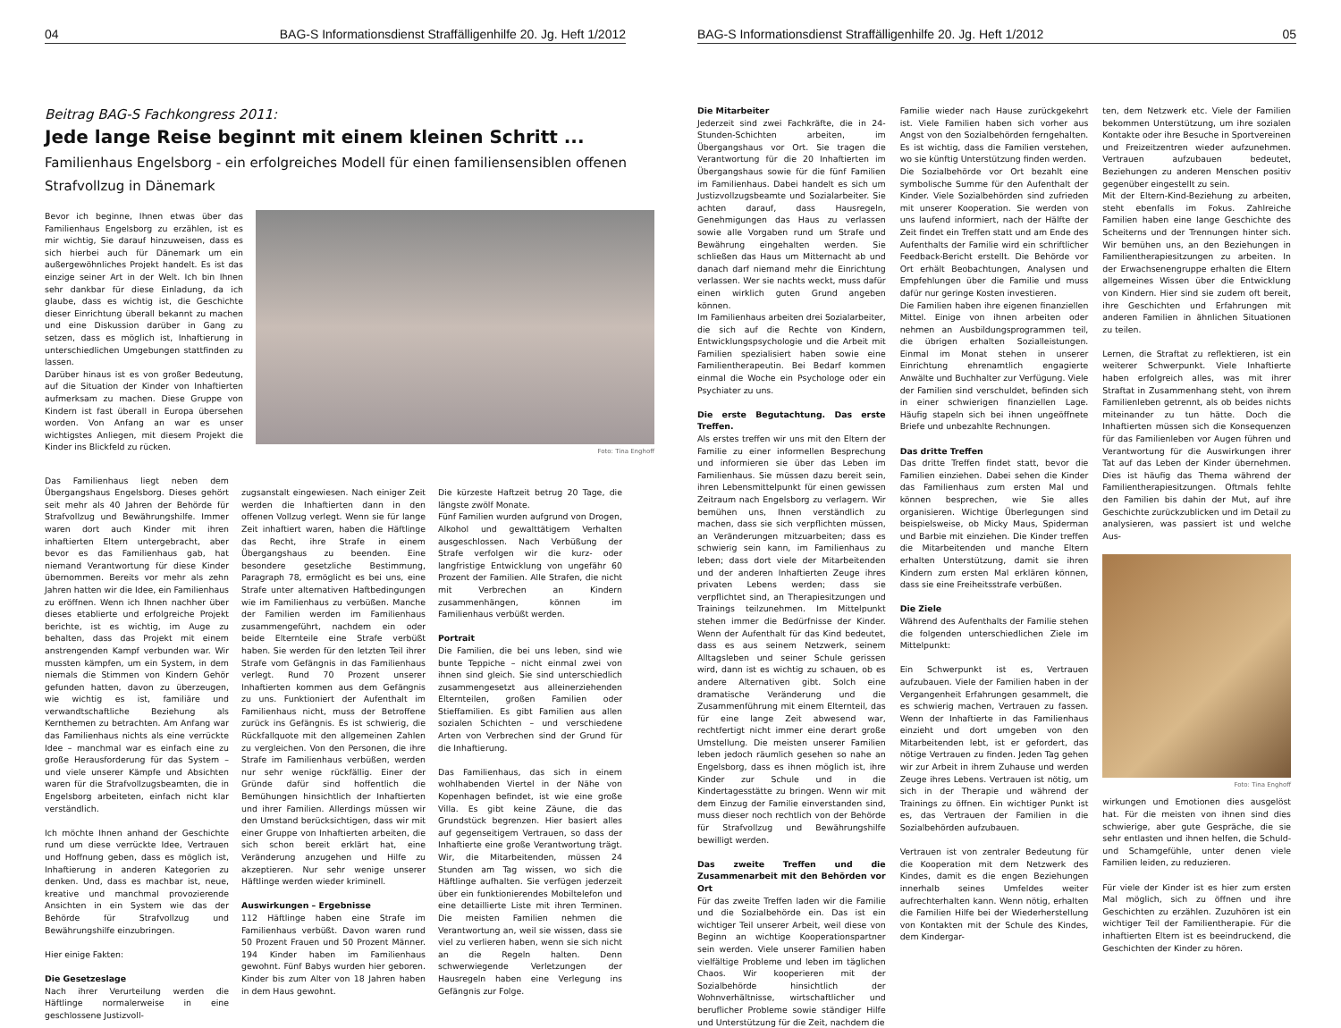04 BAG-S Informationsdienst Straffälligenhilfe 20. Jg. Heft 1/2012
Beitrag BAG-S Fachkongress 2011:
Jede lange Reise beginnt mit einem kleinen Schritt ...
Familienhaus Engelsborg - ein erfolgreiches Modell für einen familiensensiblen offenen Strafvollzug in Dänemark
Bevor ich beginne, Ihnen etwas über das Familienhaus Engelsborg zu erzählen, ist es mir wichtig, Sie darauf hinzuweisen, dass es sich hierbei auch für Dänemark um ein außergewöhnliches Projekt handelt. Es ist das einzige seiner Art in der Welt. Ich bin Ihnen sehr dankbar für diese Einladung, da ich glaube, dass es wichtig ist, die Geschichte dieser Einrichtung überall bekannt zu machen und eine Diskussion darüber in Gang zu setzen, dass es möglich ist, Inhaftierung in unterschiedlichen Umgebungen stattfinden zu lassen.
Darüber hinaus ist es von großer Bedeutung, auf die Situation der Kinder von Inhaftierten aufmerksam zu machen. Diese Gruppe von Kindern ist fast überall in Europa übersehen worden. Von Anfang an war es unser wichtigstes Anliegen, mit diesem Projekt die Kinder ins Blickfeld zu rücken.
Foto: Tina Enghoff
Das Familienhaus liegt neben dem Übergangshaus Engelsborg. Dieses gehört seit mehr als 40 Jahren der Behörde für Strafvollzug und Bewährungshilfe. Immer waren dort auch Kinder mit ihren inhaftierten Eltern untergebracht, aber bevor es das Familienhaus gab, hat niemand Verantwortung für diese Kinder übernommen. Bereits vor mehr als zehn Jahren hatten wir die Idee, ein Familienhaus zu eröffnen. Wenn ich Ihnen nachher über dieses etablierte und erfolgreiche Projekt berichte, ist es wichtig, im Auge zu behalten, dass das Projekt mit einem anstrengenden Kampf verbunden war. Wir mussten kämpfen, um ein System, in dem niemals die Stimmen von Kindern Gehör gefunden hatten, davon zu überzeugen, wie wichtig es ist, familiäre und verwandtschaftliche Beziehung als Kernthemen zu betrachten. Am Anfang war das Familienhaus nichts als eine verrückte Idee – manchmal war es einfach eine zu große Herausforderung für das System – und viele unserer Kämpfe und Absichten waren für die Strafvollzugsbeamten, die in Engelsborg arbeiteten, einfach nicht klar verständlich.
Ich möchte Ihnen anhand der Geschichte rund um diese verrückte Idee, Vertrauen und Hoffnung geben, dass es möglich ist, Inhaftierung in anderen Kategorien zu denken. Und, dass es machbar ist, neue, kreative und manchmal provozierende Ansichten in ein System wie das der Behörde für Strafvollzug und Bewährungshilfe einzubringen.
Hier einige Fakten:
Die Gesetzeslage
Nach ihrer Verurteilung werden die Häftlinge normalerweise in eine geschlossene Justizvoll-
zugsanstalt eingewiesen. Nach einiger Zeit werden die Inhaftierten dann in den offenen Vollzug verlegt. Wenn sie für lange Zeit inhaftiert waren, haben die Häftlinge das Recht, ihre Strafe in einem Übergangshaus zu beenden. Eine besondere gesetzliche Bestimmung, Paragraph 78, ermöglicht es bei uns, eine Strafe unter alternativen Haftbedingungen wie im Familienhaus zu verbüßen. Manche der Familien werden im Familienhaus zusammengeführt, nachdem ein oder beide Elternteile eine Strafe verbüßt haben. Sie werden für den letzten Teil ihrer Strafe vom Gefängnis in das Familienhaus verlegt. Rund 70 Prozent unserer Inhaftierten kommen aus dem Gefängnis zu uns. Funktioniert der Aufenthalt im Familienhaus nicht, muss der Betroffene zurück ins Gefängnis. Es ist schwierig, die Rückfallquote mit den allgemeinen Zahlen zu vergleichen. Von den Personen, die ihre Strafe im Familienhaus verbüßen, werden nur sehr wenige rückfällig. Einer der Gründe dafür sind hoffentlich die Bemühungen hinsichtlich der Inhaftierten und ihrer Familien. Allerdings müssen wir den Umstand berücksichtigen, dass wir mit einer Gruppe von Inhaftierten arbeiten, die sich schon bereit erklärt hat, eine Veränderung anzugehen und Hilfe zu akzeptieren. Nur sehr wenige unserer Häftlinge werden wieder kriminell.
Auswirkungen – Ergebnisse
112 Häftlinge haben eine Strafe im Familienhaus verbüßt. Davon waren rund 50 Prozent Frauen und 50 Prozent Männer. 194 Kinder haben im Familienhaus gewohnt. Fünf Babys wurden hier geboren. Kinder bis zum Alter von 18 Jahren haben in dem Haus gewohnt.
Die kürzeste Haftzeit betrug 20 Tage, die längste zwölf Monate.
Fünf Familien wurden aufgrund von Drogen, Alkohol und gewalttätigem Verhalten ausgeschlossen. Nach Verbüßung der Strafe verfolgen wir die kurz- oder langfristige Entwicklung von ungefähr 60 Prozent der Familien. Alle Strafen, die nicht mit Verbrechen an Kindern zusammenhängen, können im Familienhaus verbüßt werden.
Portrait
Die Familien, die bei uns leben, sind wie bunte Teppiche – nicht einmal zwei von ihnen sind gleich. Sie sind unterschiedlich zusammengesetzt aus alleinerziehenden Elternteilen, großen Familien oder Stieffamilien. Es gibt Familien aus allen sozialen Schichten – und verschiedene Arten von Verbrechen sind der Grund für die Inhaftierung.
Das Familienhaus, das sich in einem wohlhabenden Viertel in der Nähe von Kopenhagen befindet, ist wie eine große Villa. Es gibt keine Zäune, die das Grundstück begrenzen. Hier basiert alles auf gegenseitigem Vertrauen, so dass der Inhaftierte eine große Verantwortung trägt. Wir, die Mitarbeitenden, müssen 24 Stunden am Tag wissen, wo sich die Häftlinge aufhalten. Sie verfügen jederzeit über ein funktionierendes Mobiltelefon und eine detaillierte Liste mit ihren Terminen. Die meisten Familien nehmen die Verantwortung an, weil sie wissen, dass sie viel zu verlieren haben, wenn sie sich nicht an die Regeln halten. Denn schwerwiegende Verletzungen der Hausregeln haben eine Verlegung ins Gefängnis zur Folge.
BAG-S Informationsdienst Straffälligenhilfe 20. Jg. Heft 1/2012 05
Die Mitarbeiter
Jederzeit sind zwei Fachkräfte, die in 24-Stunden-Schichten arbeiten, im Übergangshaus vor Ort. Sie tragen die Verantwortung für die 20 Inhaftierten im Übergangshaus sowie für die fünf Familien im Familienhaus. Dabei handelt es sich um Justizvollzugsbeamte und Sozialarbeiter. Sie achten darauf, dass Hausregeln, Genehmigungen das Haus zu verlassen sowie alle Vorgaben rund um Strafe und Bewährung eingehalten werden. Sie schließen das Haus um Mitternacht ab und danach darf niemand mehr die Einrichtung verlassen. Wer sie nachts weckt, muss dafür einen wirklich guten Grund angeben können.
Im Familienhaus arbeiten drei Sozialarbeiter, die sich auf die Rechte von Kindern, Entwicklungspsychologie und die Arbeit mit Familien spezialisiert haben sowie eine Familientherapeutin. Bei Bedarf kommen einmal die Woche ein Psychologe oder ein Psychiater zu uns.
Die erste Begutachtung. Das erste Treffen.
Als erstes treffen wir uns mit den Eltern der Familie zu einer informellen Besprechung und informieren sie über das Leben im Familienhaus. Sie müssen dazu bereit sein, ihren Lebensmittelpunkt für einen gewissen Zeitraum nach Engelsborg zu verlagern. Wir bemühen uns, Ihnen verständlich zu machen, dass sie sich verpflichten müssen, an Veränderungen mitzuarbeiten; dass es schwierig sein kann, im Familienhaus zu leben; dass dort viele der Mitarbeitenden und der anderen Inhaftierten Zeuge ihres privaten Lebens werden; dass sie verpflichtet sind, an Therapiesitzungen und Trainings teilzunehmen. Im Mittelpunkt stehen immer die Bedürfnisse der Kinder. Wenn der Aufenthalt für das Kind bedeutet, dass es aus seinem Netzwerk, seinem Alltagsleben und seiner Schule gerissen wird, dann ist es wichtig zu schauen, ob es andere Alternativen gibt. Solch eine dramatische Veränderung und die Zusammenführung mit einem Elternteil, das für eine lange Zeit abwesend war, rechtfertigt nicht immer eine derart große Umstellung. Die meisten unserer Familien leben jedoch räumlich gesehen so nahe an Engelsborg, dass es ihnen möglich ist, ihre Kinder zur Schule und in die Kindertagesstätte zu bringen. Wenn wir mit dem Einzug der Familie einverstanden sind, muss dieser noch rechtlich von der Behörde für Strafvollzug und Bewährungshilfe bewilligt werden.
Das zweite Treffen und die Zusammenarbeit mit den Behörden vor Ort
Für das zweite Treffen laden wir die Familie und die Sozialbehörde ein. Das ist ein wichtiger Teil unserer Arbeit, weil diese von Beginn an wichtige Kooperationspartner sein werden. Viele unserer Familien haben vielfältige Probleme und leben im täglichen Chaos. Wir kooperieren mit der Sozialbehörde hinsichtlich der Wohnverhältnisse, wirtschaftlicher und beruflicher Probleme sowie ständiger Hilfe und Unterstützung für die Zeit, nachdem die
Familie wieder nach Hause zurückgekehrt ist. Viele Familien haben sich vorher aus Angst von den Sozialbehörden ferngehalten. Es ist wichtig, dass die Familien verstehen, wo sie künftig Unterstützung finden werden.
Die Sozialbehörde vor Ort bezahlt eine symbolische Summe für den Aufenthalt der Kinder. Viele Sozialbehörden sind zufrieden mit unserer Kooperation. Sie werden von uns laufend informiert, nach der Hälfte der Zeit findet ein Treffen statt und am Ende des Aufenthalts der Familie wird ein schriftlicher Feedback-Bericht erstellt. Die Behörde vor Ort erhält Beobachtungen, Analysen und Empfehlungen über die Familie und muss dafür nur geringe Kosten investieren.
Die Familien haben ihre eigenen finanziellen Mittel. Einige von ihnen arbeiten oder nehmen an Ausbildungsprogrammen teil, die übrigen erhalten Sozialleistungen. Einmal im Monat stehen in unserer Einrichtung ehrenamtlich engagierte Anwälte und Buchhalter zur Verfügung. Viele der Familien sind verschuldet, befinden sich in einer schwierigen finanziellen Lage. Häufig stapeln sich bei ihnen ungeöffnete Briefe und unbezahlte Rechnungen.
Das dritte Treffen
Das dritte Treffen findet statt, bevor die Familien einziehen. Dabei sehen die Kinder das Familienhaus zum ersten Mal und können besprechen, wie Sie alles organisieren. Wichtige Überlegungen sind beispielsweise, ob Micky Maus, Spiderman und Barbie mit einziehen. Die Kinder treffen die Mitarbeitenden und manche Eltern erhalten Unterstützung, damit sie ihren Kindern zum ersten Mal erklären können, dass sie eine Freiheitsstrafe verbüßen.
Die Ziele
Während des Aufenthalts der Familie stehen die folgenden unterschiedlichen Ziele im Mittelpunkt:
Ein Schwerpunkt ist es, Vertrauen aufzubauen. Viele der Familien haben in der Vergangenheit Erfahrungen gesammelt, die es schwierig machen, Vertrauen zu fassen. Wenn der Inhaftierte in das Familienhaus einzieht und dort umgeben von den Mitarbeitenden lebt, ist er gefordert, das nötige Vertrauen zu finden. Jeden Tag gehen wir zur Arbeit in ihrem Zuhause und werden Zeuge ihres Lebens. Vertrauen ist nötig, um sich in der Therapie und während der Trainings zu öffnen. Ein wichtiger Punkt ist es, das Vertrauen der Familien in die Sozialbehörden aufzubauen.
Vertrauen ist von zentraler Bedeutung für die Kooperation mit dem Netzwerk des Kindes, damit es die engen Beziehungen innerhalb seines Umfeldes weiter aufrechterhalten kann. Wenn nötig, erhalten die Familien Hilfe bei der Wiederherstellung von Kontakten mit der Schule des Kindes, dem Kindergar-
ten, dem Netzwerk etc. Viele der Familien bekommen Unterstützung, um ihre sozialen Kontakte oder ihre Besuche in Sportvereinen und Freizeitzentren wieder aufzunehmen. Vertrauen aufzubauen bedeutet, Beziehungen zu anderen Menschen positiv gegenüber eingestellt zu sein.
Mit der Eltern-Kind-Beziehung zu arbeiten, steht ebenfalls im Fokus. Zahlreiche Familien haben eine lange Geschichte des Scheiterns und der Trennungen hinter sich. Wir bemühen uns, an den Beziehungen in Familientherapiesitzungen zu arbeiten. In der Erwachsenengruppe erhalten die Eltern allgemeines Wissen über die Entwicklung von Kindern. Hier sind sie zudem oft bereit, ihre Geschichten und Erfahrungen mit anderen Familien in ähnlichen Situationen zu teilen.
Lernen, die Straftat zu reflektieren, ist ein weiterer Schwerpunkt. Viele Inhaftierte haben erfolgreich alles, was mit ihrer Straftat in Zusammenhang steht, von ihrem Familienleben getrennt, als ob beides nichts miteinander zu tun hätte. Doch die Inhaftierten müssen sich die Konsequenzen für das Familienleben vor Augen führen und Verantwortung für die Auswirkungen ihrer Tat auf das Leben der Kinder übernehmen. Dies ist häufig das Thema während der Familientherapiesitzungen. Oftmals fehlte den Familien bis dahin der Mut, auf ihre Geschichte zurückzublicken und im Detail zu analysieren, was passiert ist und welche Aus-
Foto: Tina Enghoff
wirkungen und Emotionen dies ausgelöst hat. Für die meisten von ihnen sind dies schwierige, aber gute Gespräche, die sie sehr entlasten und ihnen helfen, die Schuld- und Schamgefühle, unter denen viele Familien leiden, zu reduzieren.
Für viele der Kinder ist es hier zum ersten Mal möglich, sich zu öffnen und ihre Geschichten zu erzählen. Zuzuhören ist ein wichtiger Teil der Familientherapie. Für die inhaftierten Eltern ist es beeindruckend, die Geschichten der Kinder zu hören.